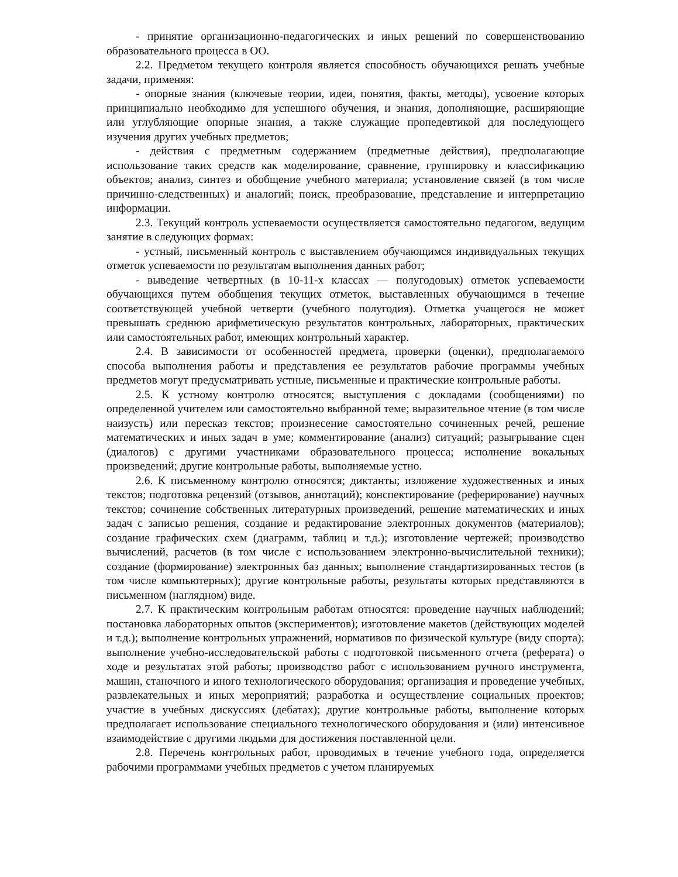- принятие организационно-педагогических и иных решений по совершенствованию образовательного процесса в ОО.
2.2. Предметом текущего контроля является способность обучающихся решать учебные задачи, применяя:
- опорные знания (ключевые теории, идеи, понятия, факты, методы), усвоение которых принципиально необходимо для успешного обучения, и знания, дополняющие, расширяющие или углубляющие опорные знания, а также служащие пропедевтикой для последующего изучения других учебных предметов;
- действия с предметным содержанием (предметные действия), предполагающие использование таких средств как моделирование, сравнение, группировку и классификацию объектов; анализ, синтез и обобщение учебного материала; установление связей (в том числе причинно-следственных) и аналогий; поиск, преобразование, представление и интерпретацию информации.
2.3. Текущий контроль успеваемости осуществляется самостоятельно педагогом, ведущим занятие в следующих формах:
- устный, письменный контроль с выставлением обучающимся индивидуальных текущих отметок успеваемости по результатам выполнения данных работ;
- выведение четвертных (в 10-11-х классах — полугодовых) отметок успеваемости обучающихся путем обобщения текущих отметок, выставленных обучающимся в течение соответствующей учебной четверти (учебного полугодия). Отметка учащегося не может превышать среднюю арифметическую результатов контрольных, лабораторных, практических или самостоятельных работ, имеющих контрольный характер.
2.4. В зависимости от особенностей предмета, проверки (оценки), предполагаемого способа выполнения работы и представления ее результатов рабочие программы учебных предметов могут предусматривать устные, письменные и практические контрольные работы.
2.5. К устному контролю относятся; выступления с докладами (сообщениями) по определенной учителем или самостоятельно выбранной теме; выразительное чтение (в том числе наизусть) или пересказ текстов; произнесение самостоятельно сочиненных речей, решение математических и иных задач в уме; комментирование (анализ) ситуаций; разыгрывание сцен (диалогов) с другими участниками образовательного процесса; исполнение вокальных произведений; другие контрольные работы, выполняемые устно.
2.6. К письменному контролю относятся; диктанты; изложение художественных и иных текстов; подготовка рецензий (отзывов, аннотаций); конспектирование (реферирование) научных текстов; сочинение собственных литературных произведений, решение математических и иных задач с записью решения, создание и редактирование электронных документов (материалов); создание графических схем (диаграмм, таблиц и т.д.); изготовление чертежей; производство вычислений, расчетов (в том числе с использованием электронно-вычислительной техники); создание (формирование) электронных баз данных; выполнение стандартизированных тестов (в том числе компьютерных); другие контрольные работы, результаты которых представляются в письменном (наглядном) виде.
2.7. К практическим контрольным работам относятся: проведение научных наблюдений; постановка лабораторных опытов (экспериментов); изготовление макетов (действующих моделей и т.д.); выполнение контрольных упражнений, нормативов по физической культуре (виду спорта); выполнение учебно-исследовательской работы с подготовкой письменного отчета (реферата) о ходе и результатах этой работы; производство работ с использованием ручного инструмента, машин, станочного и иного технологического оборудования; организация и проведение учебных, развлекательных и иных мероприятий; разработка и осуществление социальных проектов; участие в учебных дискуссиях (дебатах); другие контрольные работы, выполнение которых предполагает использование специального технологического оборудования и (или) интенсивное взаимодействие с другими людьми для достижения поставленной цели.
2.8. Перечень контрольных работ, проводимых в течение учебного года, определяется рабочими программами учебных предметов с учетом планируемых